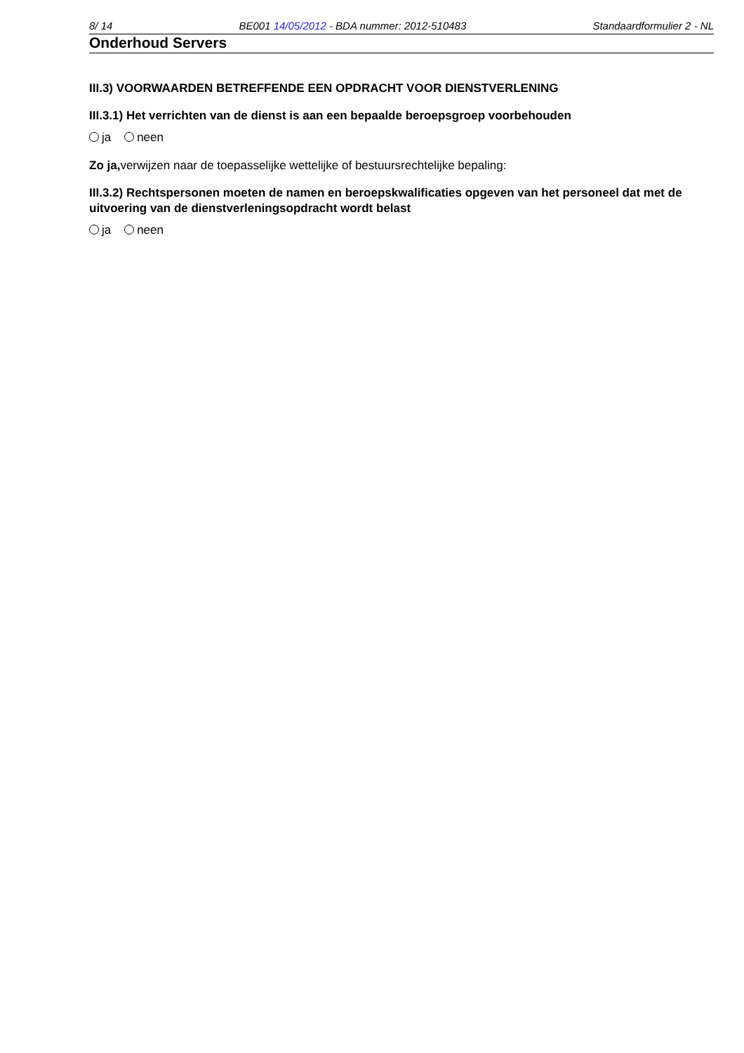8/ 14 BE001 14/05/2012 - BDA nummer: 2012-510483 Standaardformulier 2 - NL
Onderhoud Servers
III.3) VOORWAARDEN BETREFFENDE EEN OPDRACHT VOOR DIENSTVERLENING
III.3.1) Het verrichten van de dienst is aan een bepaalde beroepsgroep voorbehouden
ja neen
Zo ja, verwijzen naar de toepasselijke wettelijke of bestuursrechtelijke bepaling:
III.3.2) Rechtspersonen moeten de namen en beroepskwalificaties opgeven van het personeel dat met de uitvoering van de dienstverleningsopdracht wordt belast
ja neen